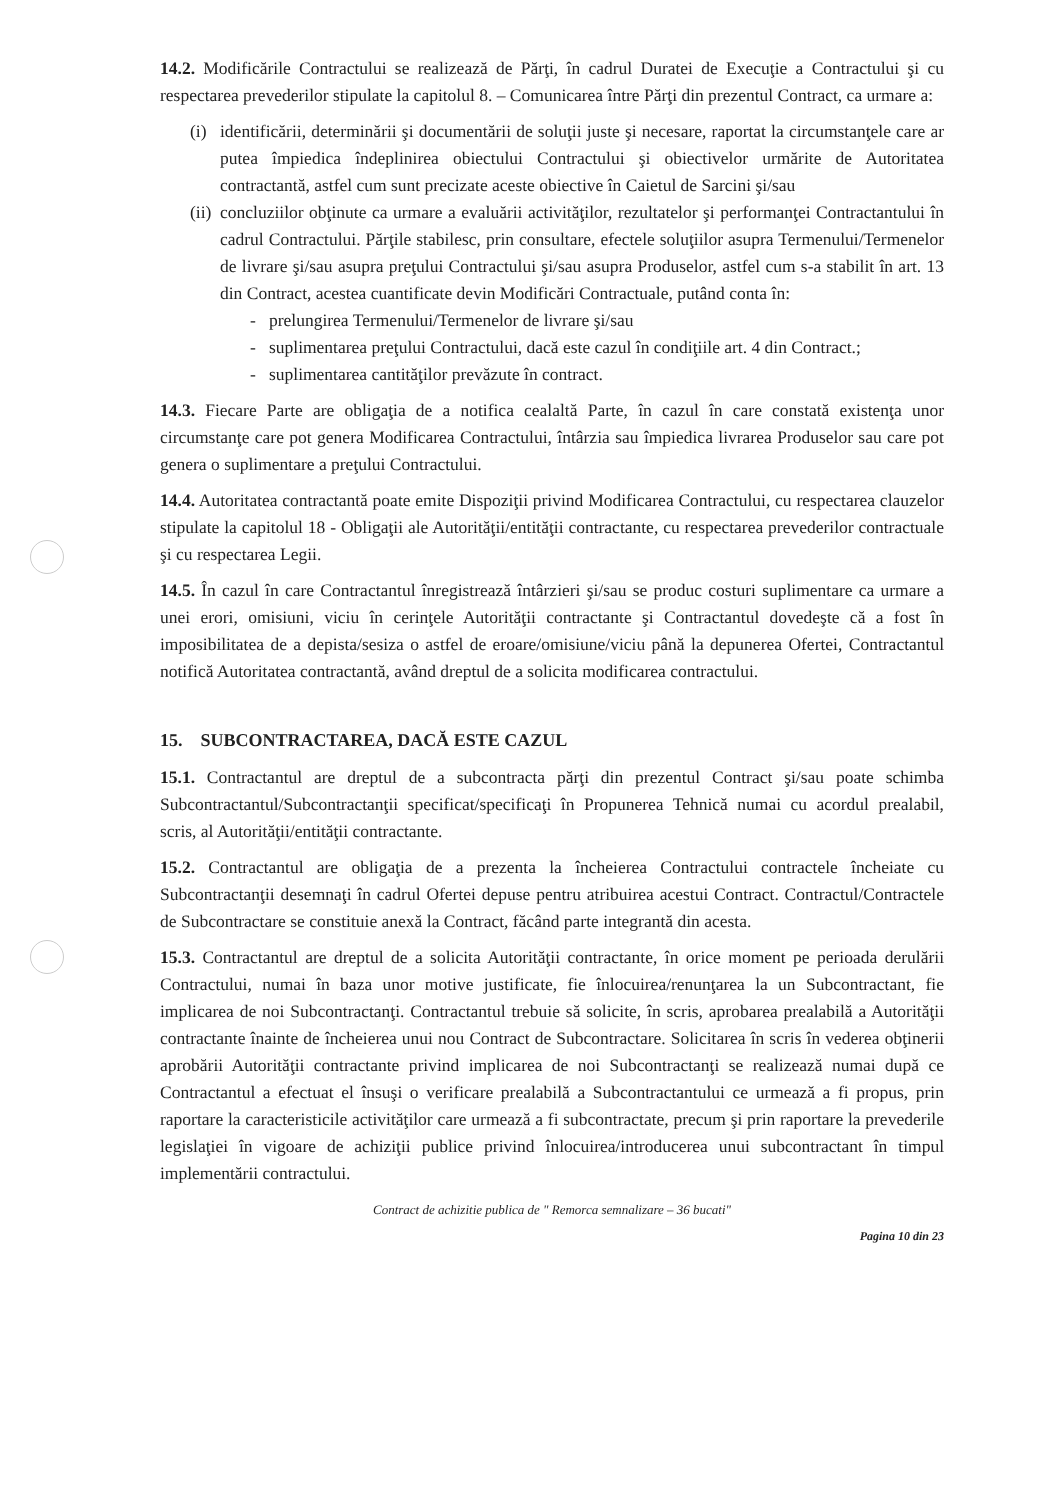14.2. Modificările Contractului se realizează de Părţi, în cadrul Duratei de Execuţie a Contractului şi cu respectarea prevederilor stipulate la capitolul 8. – Comunicarea între Părţi din prezentul Contract, ca urmare a:
(i)
identificării, determinării şi documentării de soluţii juste şi necesare, raportat la circumstanţele care ar putea împiedica îndeplinirea obiectului Contractului şi obiectivelor urmărite de Autoritatea contractantă, astfel cum sunt precizate aceste obiective în Caietul de Sarcini şi/sau
(ii)
concluziilor obţinute ca urmare a evaluării activităţilor, rezultatelor şi performanţei Contractantului în cadrul Contractului. Părţile stabilesc, prin consultare, efectele soluţiilor asupra Termenului/Termenelor de livrare şi/sau asupra preţului Contractului şi/sau asupra Produselor, astfel cum s-a stabilit în art. 13 din Contract, acestea cuantificate devin Modificări Contractuale, putând conta în:
- prelungirea Termenului/Termenelor de livrare şi/sau
- suplimentarea preţului Contractului, dacă este cazul în condiţiile art. 4 din Contract.;
- suplimentarea cantităţilor prevăzute în contract.
14.3. Fiecare Parte are obligaţia de a notifica cealaltă Parte, în cazul în care constată existenţa unor circumstanţe care pot genera Modificarea Contractului, întârzia sau împiedica livrarea Produselor sau care pot genera o suplimentare a preţului Contractului.
14.4. Autoritatea contractantă poate emite Dispoziţii privind Modificarea Contractului, cu respectarea clauzelor stipulate la capitolul 18 - Obligaţii ale Autorităţii/entităţii contractante, cu respectarea prevederilor contractuale şi cu respectarea Legii.
14.5. În cazul în care Contractantul înregistrează întârzieri şi/sau se produc costuri suplimentare ca urmare a unei erori, omisiuni, viciu în cerinţele Autorităţii contractante şi Contractantul dovedeşte că a fost în imposibilitatea de a depista/sesiza o astfel de eroare/omisiune/viciu până la depunerea Ofertei, Contractantul notifică Autoritatea contractantă, având dreptul de a solicita modificarea contractului.
15. SUBCONTRACTAREA, DACĂ ESTE CAZUL
15.1. Contractantul are dreptul de a subcontracta părţi din prezentul Contract şi/sau poate schimba Subcontractantul/Subcontractanţii specificat/specificaţi în Propunerea Tehnică numai cu acordul prealabil, scris, al Autorităţii/entităţii contractante.
15.2. Contractantul are obligaţia de a prezenta la încheierea Contractului contractele încheiate cu Subcontractanţii desemnaţi în cadrul Ofertei depuse pentru atribuirea acestui Contract. Contractul/Contractele de Subcontractare se constituie anexă la Contract, făcând parte integrantă din acesta.
15.3. Contractantul are dreptul de a solicita Autorităţii contractante, în orice moment pe perioada derulării Contractului, numai în baza unor motive justificate, fie înlocuirea/renunţarea la un Subcontractant, fie implicarea de noi Subcontractanţi. Contractantul trebuie să solicite, în scris, aprobarea prealabilă a Autorităţii contractante înainte de încheierea unui nou Contract de Subcontractare. Solicitarea în scris în vederea obţinerii aprobării Autorităţii contractante privind implicarea de noi Subcontractanţi se realizează numai după ce Contractantul a efectuat el însuşi o verificare prealabilă a Subcontractantului ce urmează a fi propus, prin raportare la caracteristicile activităţilor care urmează a fi subcontractate, precum şi prin raportare la prevederile legislaţiei în vigoare de achiziţii publice privind înlocuirea/introducerea unui subcontractant în timpul implementării contractului.
Contract de achizitie publica de " Remorca semnalizare – 36 bucati"
Pagina 10 din 23